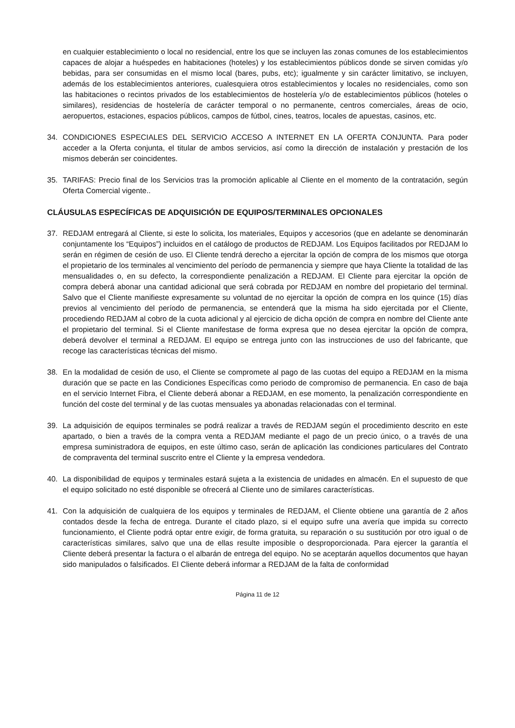en cualquier establecimiento o local no residencial, entre los que se incluyen las zonas comunes de los establecimientos capaces de alojar a huéspedes en habitaciones (hoteles) y los establecimientos públicos donde se sirven comidas y/o bebidas, para ser consumidas en el mismo local (bares, pubs, etc); igualmente y sin carácter limitativo, se incluyen, además de los establecimientos anteriores, cualesquiera otros establecimientos y locales no residenciales, como son las habitaciones o recintos privados de los establecimientos de hostelería y/o de establecimientos públicos (hoteles o similares), residencias de hostelería de carácter temporal o no permanente, centros comerciales, áreas de ocio, aeropuertos, estaciones, espacios públicos, campos de fútbol, cines, teatros, locales de apuestas, casinos, etc.
34. CONDICIONES ESPECIALES DEL SERVICIO ACCESO A INTERNET EN LA OFERTA CONJUNTA. Para poder acceder a la Oferta conjunta, el titular de ambos servicios, así como la dirección de instalación y prestación de los mismos deberán ser coincidentes.
35. TARIFAS: Precio final de los Servicios tras la promoción aplicable al Cliente en el momento de la contratación, según Oferta Comercial vigente..
CLÁUSULAS ESPECÍFICAS DE ADQUISICIÓN DE EQUIPOS/TERMINALES OPCIONALES
37. REDJAM entregará al Cliente, si este lo solicita, los materiales, Equipos y accesorios (que en adelante se denominarán conjuntamente los “Equipos”) incluidos en el catálogo de productos de REDJAM. Los Equipos facilitados por REDJAM lo serán en régimen de cesión de uso. El Cliente tendrá derecho a ejercitar la opción de compra de los mismos que otorga el propietario de los terminales al vencimiento del período de permanencia y siempre que haya Cliente la totalidad de las mensualidades o, en su defecto, la correspondiente penalización a REDJAM. El Cliente para ejercitar la opción de compra deberá abonar una cantidad adicional que será cobrada por REDJAM en nombre del propietario del terminal. Salvo que el Cliente manifieste expresamente su voluntad de no ejercitar la opción de compra en los quince (15) días previos al vencimiento del período de permanencia, se entenderá que la misma ha sido ejercitada por el Cliente, procediendo REDJAM al cobro de la cuota adicional y al ejercicio de dicha opción de compra en nombre del Cliente ante el propietario del terminal. Si el Cliente manifestase de forma expresa que no desea ejercitar la opción de compra, deberá devolver el terminal a REDJAM. El equipo se entrega junto con las instrucciones de uso del fabricante, que recoge las características técnicas del mismo.
38. En la modalidad de cesión de uso, el Cliente se compromete al pago de las cuotas del equipo a REDJAM en la misma duración que se pacte en las Condiciones Específicas como periodo de compromiso de permanencia. En caso de baja en el servicio Internet Fibra, el Cliente deberá abonar a REDJAM, en ese momento, la penalización correspondiente en función del coste del terminal y de las cuotas mensuales ya abonadas relacionadas con el terminal.
39. La adquisición de equipos terminales se podrá realizar a través de REDJAM según el procedimiento descrito en este apartado, o bien a través de la compra venta a REDJAM mediante el pago de un precio único, o a través de una empresa suministradora de equipos, en este último caso, serán de aplicación las condiciones particulares del Contrato de compraventa del terminal suscrito entre el Cliente y la empresa vendedora.
40. La disponibilidad de equipos y terminales estará sujeta a la existencia de unidades en almacén. En el supuesto de que el equipo solicitado no esté disponible se ofrecerá al Cliente uno de similares características.
41. Con la adquisición de cualquiera de los equipos y terminales de REDJAM, el Cliente obtiene una garantía de 2 años contados desde la fecha de entrega. Durante el citado plazo, si el equipo sufre una avería que impida su correcto funcionamiento, el Cliente podrá optar entre exigir, de forma gratuita, su reparación o su sustitución por otro igual o de características similares, salvo que una de ellas resulte imposible o desproporcionada. Para ejercer la garantía el Cliente deberá presentar la factura o el albarán de entrega del equipo. No se aceptarán aquellos documentos que hayan sido manipulados o falsificados. El Cliente deberá informar a REDJAM de la falta de conformidad
Página 11 de 12